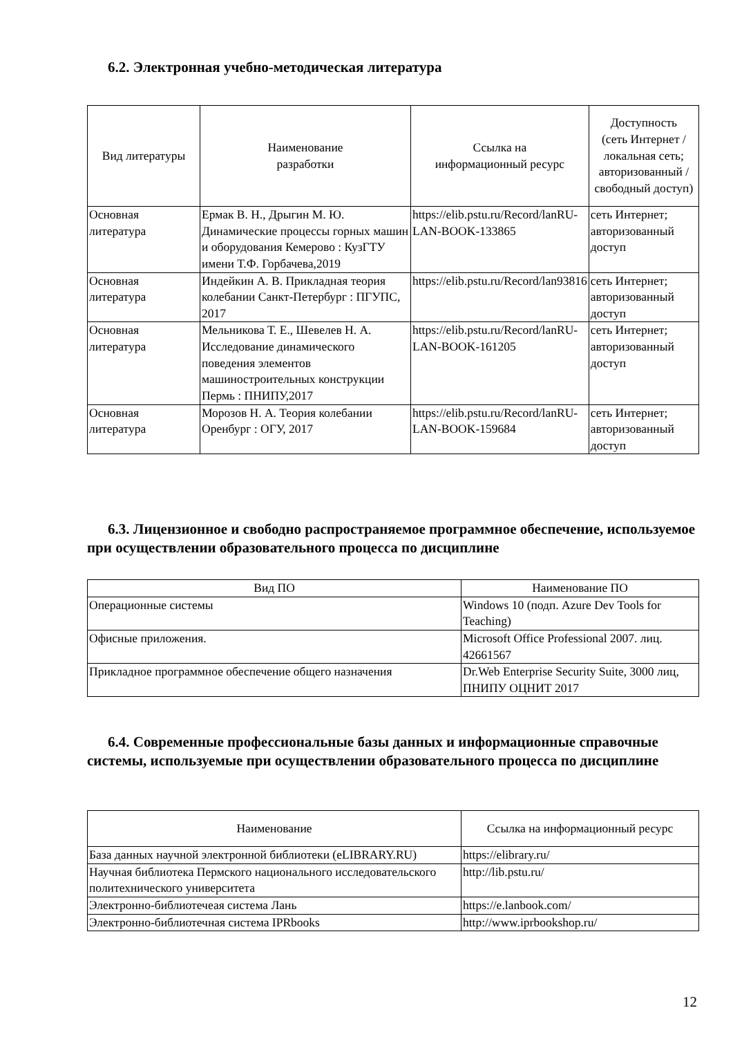6.2. Электронная учебно-методическая литература
| Вид литературы | Наименование разработки | Ссылка на информационный ресурс | Доступность (сеть Интернет / локальная сеть; авторизованный / свободный доступ) |
| --- | --- | --- | --- |
| Основная литература | Ермак В. Н., Дрыгин М. Ю. Динамические процессы горных машин и оборудования Кемерово : КузГТУ имени Т.Ф. Горбачева,2019 | https://elib.pstu.ru/Record/lanRU-LAN-BOOK-133865 | сеть Интернет; авторизованный доступ |
| Основная литература | Индейкин А. В. Прикладная теория колебании Санкт-Петербург : ПГУПС, 2017 | https://elib.pstu.ru/Record/lan93816 | сеть Интернет; авторизованный доступ |
| Основная литература | Мельникова Т. Е., Шевелев Н. А. Исследование динамического поведения элементов машиностроительных конструкции Пермь : ПНИПУ,2017 | https://elib.pstu.ru/Record/lanRU-LAN-BOOK-161205 | сеть Интернет; авторизованный доступ |
| Основная литература | Морозов Н. А. Теория колебании Оренбург : ОГУ, 2017 | https://elib.pstu.ru/Record/lanRU-LAN-BOOK-159684 | сеть Интернет; авторизованный доступ |
6.3. Лицензионное и свободно распространяемое программное обеспечение, используемое при осуществлении образовательного процесса по дисциплине
| Вид ПО | Наименование ПО |
| --- | --- |
| Операционные системы | Windows 10 (подп. Azure Dev Tools for Teaching) |
| Офисные приложения. | Microsoft Office Professional 2007. лиц. 42661567 |
| Прикладное программное обеспечение общего назначения | Dr.Web Enterprise Security Suite, 3000 лиц, ПНИПУ ОЦНИТ 2017 |
6.4. Современные профессиональные базы данных и информационные справочные системы, используемые при осуществлении образовательного процесса по дисциплине
| Наименование | Ссылка на информационный ресурс |
| --- | --- |
| База данных научной электронной библиотеки (eLIBRARY.RU) | https://elibrary.ru/ |
| Научная библиотека Пермского национального исследовательского политехнического университета | http://lib.pstu.ru/ |
| Электронно-библиотечеая система Лань | https://e.lanbook.com/ |
| Электронно-библиотечная система IPRbooks | http://www.iprbookshop.ru/ |
12